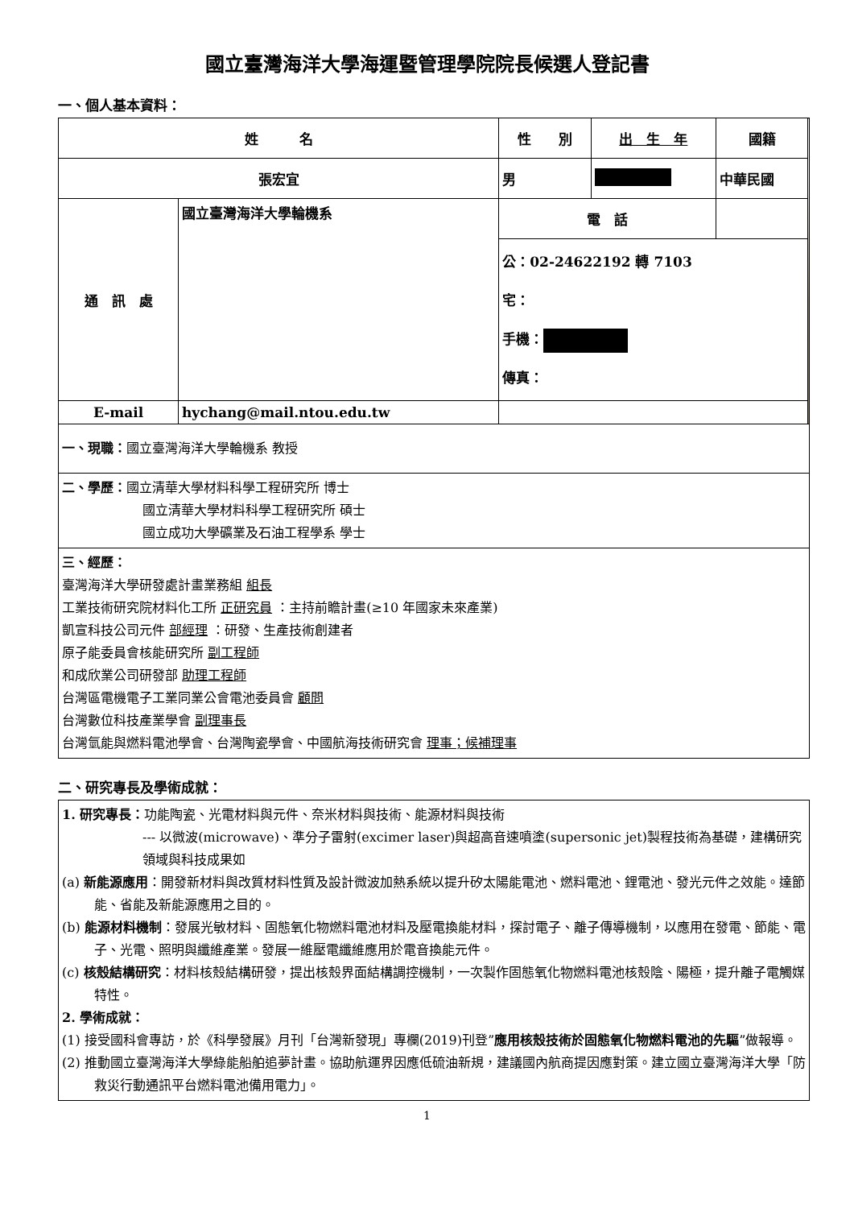國立臺灣海洋大學海運暨管理學院院長候選人登記書
一、個人基本資料：
| 姓 名 | | 性 別 | 出 生 年 | 國籍 | |
| 張宏宜 | | 男 | | 中華民國 | |
| 通 訊 處 | 國立臺灣海洋大學輪機系 | 電 話 | | | |
| | | 公：02-24622192 轉 7103 宅： 手機： 傳真： | | | |
| E-mail | hychang@mail.ntou.edu.tw | | | | |
| 一、現職： 國立臺灣海洋大學輪機系 教授 | | | | | |
| 二、學歷： 國立清華大學材料科學工程研究所 博士 國立清華大學材料科學工程研究所 碩士 國立成功大學礦業及石油工程學系 學士 | | | | | |
| 三、經歷： 臺灣海洋大學研發處計畫業務組 組長 工業技術研究院材料化工所 正研究員 ：主持前瞻計畫(≥10 年國家未來產業) 凱宣科技公司元件 部經理 ：研發、生產技術創建者 原子能委員會核能研究所 副工程師 和成欣業公司研發部 助理工程師 台灣區電機電子工業同業公會電池委員會 顧問 台灣數位科技產業學會 副理事長 台灣氫能與燃料電池學會、台灣陶瓷學會、中國航海技術研究會 理事；候補理事 | | | | | |
二、研究專長及學術成就：
| 1. 研究專長： 功能陶瓷、光電材料與元件、奈米材料與技術、能源材料與技術 --- 以微波(microwave)、準分子雷射(excimer laser)與超高音速噴塗(supersonic jet)製程技術為基礎，建構研究領域與科技成果如 (a) 新能源應用 ：開發新材料與改質材料性質及設計微波加熱系統以提升矽太陽能電池、燃料電池、鋰電池、發光元件之效能。達節能、省能及新能源應用之目的。 (b) 能源材料機制 ：發展光敏材料、固態氧化物燃料電池材料及壓電換能材料，探討電子、離子傳導機制，以應用在發電、節能、電子、光電、照明與纖維產業。發展一維壓電纖維應用於電音換能元件。 (c) 核殼結構研究 ：材料核殼結構研發，提出核殼界面結構調控機制，一次製作固態氧化物燃料電池核殼陰、陽極，提升離子電觸媒特性。 2. 學術成就： (1) 接受國科會專訪，於《科學發展》月刊「台灣新發現」專欄(2019)刊登” 應用核殼技術於固態氧化物燃料電池的先驅 ”做報導。 (2) 推動國立臺灣海洋大學綠能船舶追夢計畫。協助航運界因應低硫油新規，建議國內航商提因應對策。建立國立臺灣海洋大學「防救災行動通訊平台燃料電池備用電力」。 |
1